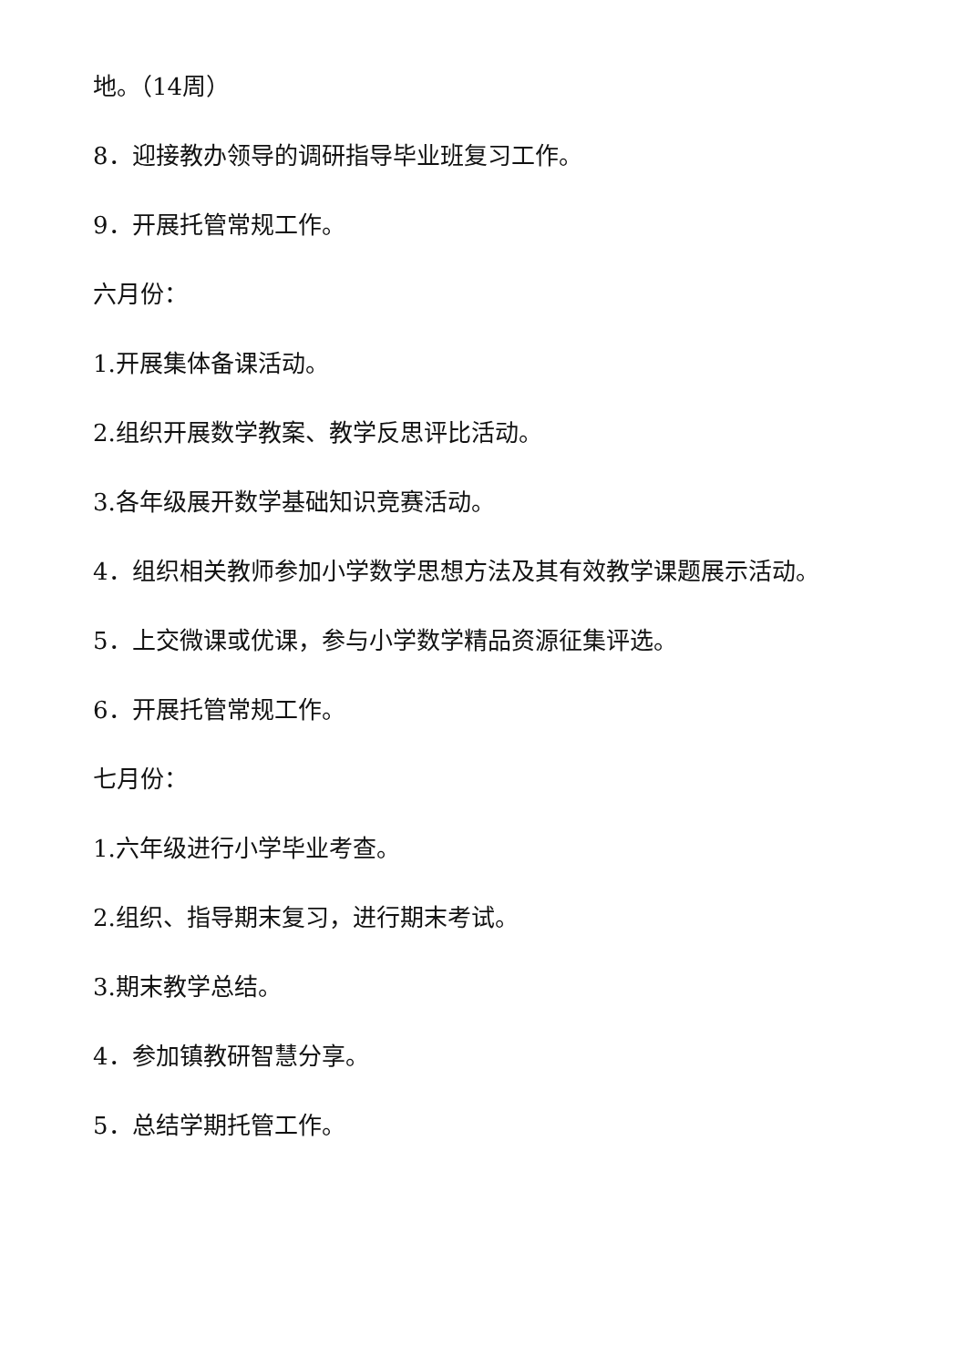地。（14周）
8．迎接教办领导的调研指导毕业班复习工作。
9．开展托管常规工作。
六月份：
1.开展集体备课活动。
2.组织开展数学教案、教学反思评比活动。
3.各年级展开数学基础知识竞赛活动。
4．组织相关教师参加小学数学思想方法及其有效教学课题展示活动。
5．上交微课或优课，参与小学数学精品资源征集评选。
6．开展托管常规工作。
七月份：
1.六年级进行小学毕业考查。
2.组织、指导期末复习，进行期末考试。
3.期末教学总结。
4．参加镇教研智慧分享。
5．总结学期托管工作。